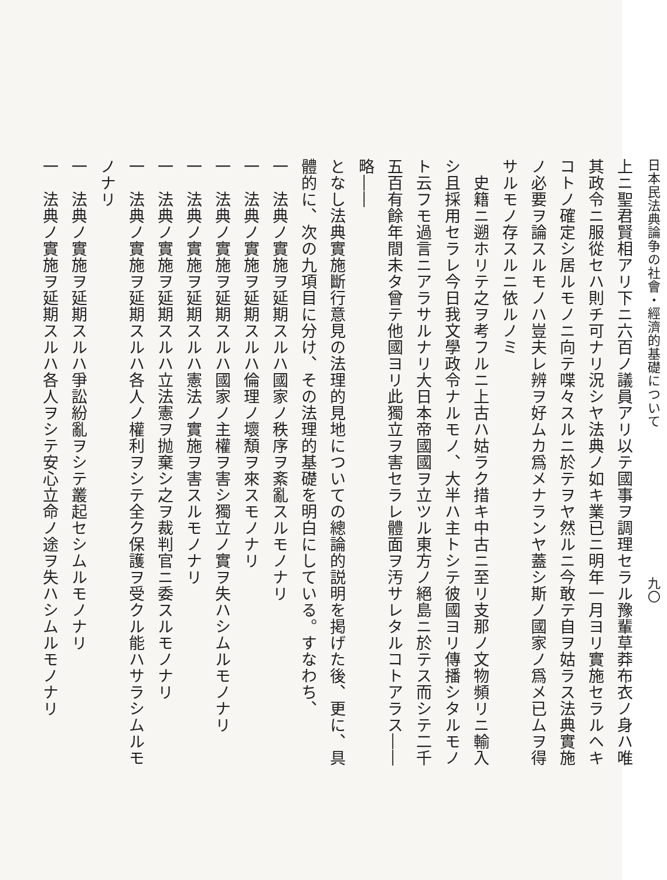日本民法典論争の社會・經濟的基礎について　　　　　　　　　　　九〇
上ニ聖君賢相アリ下ニ六百ノ議員アリ以テ國事ヲ調理セラル豫輩草莽布衣ノ身ハ唯其政令ニ服從セハ則チ可ナリ況シヤ法典ノ如キ業已ニ明年一月ヨリ實施セラルヘキコトノ確定シ居ルモノニ向テ喋々スルニ於テヲヤ然ルニ今敢テ自ヲ姑ラス法典實施ノ必要ヲ論スルモノハ豈夫レ辨ヲ好ムカ爲メナランヤ蓋シ斯ノ國家ノ爲メ已ムヲ得サルモノ存スルニ依ルノミ
　史籍ニ遡ホリテ之ヲ考フルニ上古ハ姑ラク措キ中古ニ至リ支那ノ文物頻リニ輸入シ且採用セラレ今日我文學政令ナルモノ、大半ハ主トシテ彼國ヨリ傳播シタルモノト云フモ過言ニアラサルナリ大日本帝國國ヲ立ツル東方ノ絕島ニ於テス而シテ二千五百有餘年間未タ曾テ他國ヨリ此獨立ヲ害セラレ體面ヲ汚サレタルコトアラス――略――
となし法典實施斷行意見の法理的見地についての總論的説明を掲げた後、更に、具體的に、次の九項目に分け、その法理的基礎を明白にしている。すなわち、
一　法典ノ實施ヲ延期スルハ國家ノ秩序ヲ紊亂スルモノナリ
一　法典ノ實施ヲ延期スルハ倫理ノ壞頽ヲ來スモノナリ
一　法典ノ實施ヲ延期スルハ國家ノ主權ヲ害シ獨立ノ實ヲ失ハシムルモノナリ
一　法典ノ實施ヲ延期スルハ憲法ノ實施ヲ害スルモノナリ
一　法典ノ實施ヲ延期スルハ立法憲ヲ抛棄シ之ヲ裁判官ニ委スルモノナリ
一　法典ノ實施ヲ延期スルハ各人ノ權利ヲシテ全ク保護ヲ受クル能ハサラシムルモノナリ
一　法典ノ實施ヲ延期スルハ爭訟紛亂ヲシテ叢起セシムルモノナリ
一　法典ノ實施ヲ延期スルハ各人ヲシテ安心立命ノ途ヲ失ハシムルモノナリ